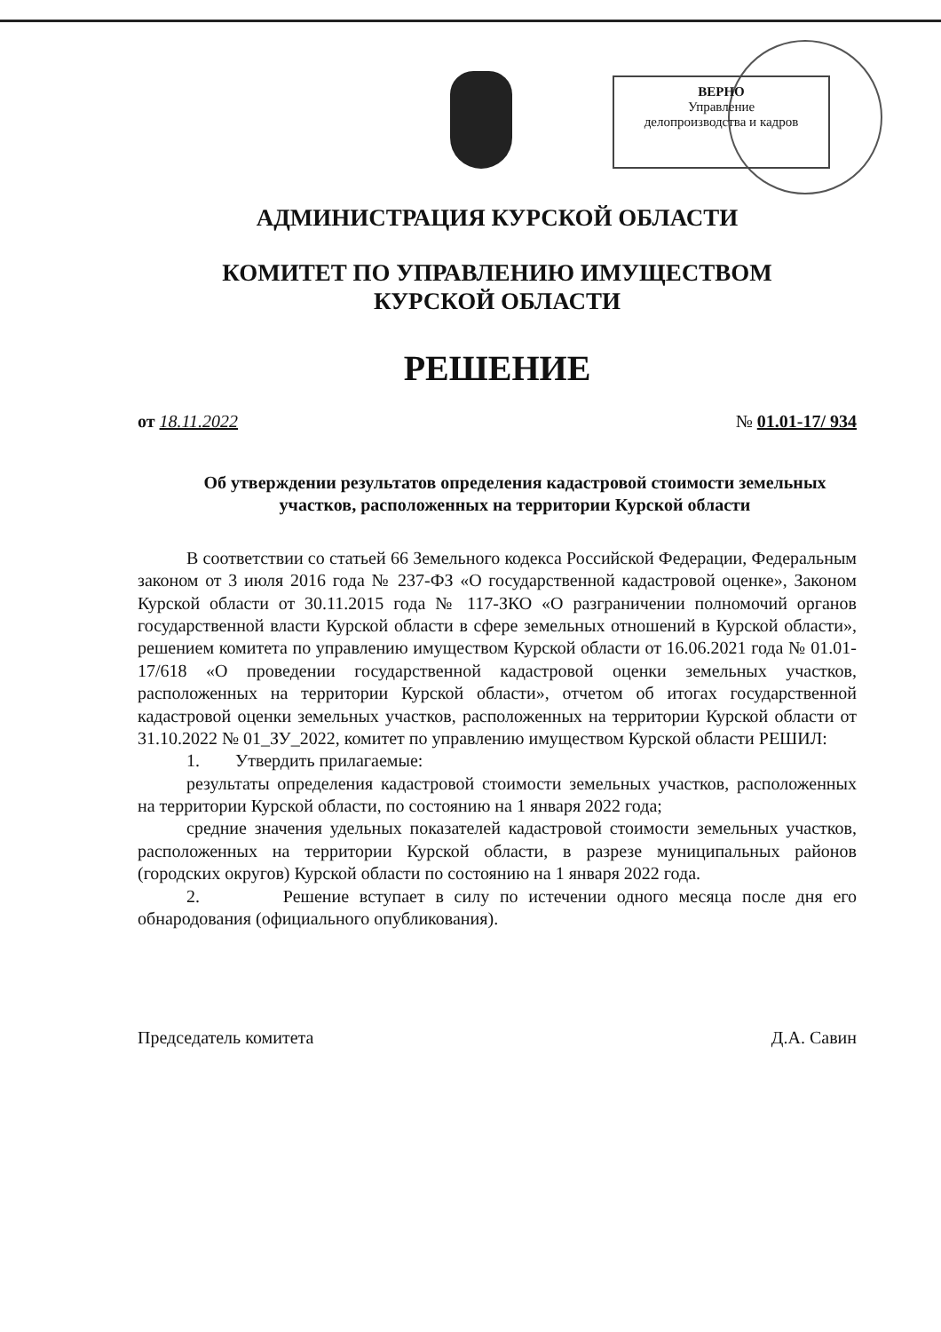ВЕРНО
Управление
делопроизводства и кадров
АДМИНИСТРАЦИЯ КУРСКОЙ ОБЛАСТИ
КОМИТЕТ ПО УПРАВЛЕНИЮ ИМУЩЕСТВОМ
КУРСКОЙ ОБЛАСТИ
РЕШЕНИЕ
от 18.11.2022 № 01.01-17/ 934
Об утверждении результатов определения кадастровой стоимости земельных участков, расположенных на территории Курской области
В соответствии со статьей 66 Земельного кодекса Российской Федерации, Федеральным законом от 3 июля 2016 года № 237-ФЗ «О государственной кадастровой оценке», Законом Курской области от 30.11.2015 года № 117-ЗКО «О разграничении полномочий органов государственной власти Курской области в сфере земельных отношений в Курской области», решением комитета по управлению имуществом Курской области от 16.06.2021 года № 01.01-17/618 «О проведении государственной кадастровой оценки земельных участков, расположенных на территории Курской области», отчетом об итогах государственной кадастровой оценки земельных участков, расположенных на территории Курской области от 31.10.2022 № 01_ЗУ_2022, комитет по управлению имуществом Курской области РЕШИЛ:
1. Утвердить прилагаемые:
результаты определения кадастровой стоимости земельных участков, расположенных на территории Курской области, по состоянию на 1 января 2022 года;
средние значения удельных показателей кадастровой стоимости земельных участков, расположенных на территории Курской области, в разрезе муниципальных районов (городских округов) Курской области по состоянию на 1 января 2022 года.
2. Решение вступает в силу по истечении одного месяца после дня его обнародования (официального опубликования).
Председатель комитета Д.А. Савин